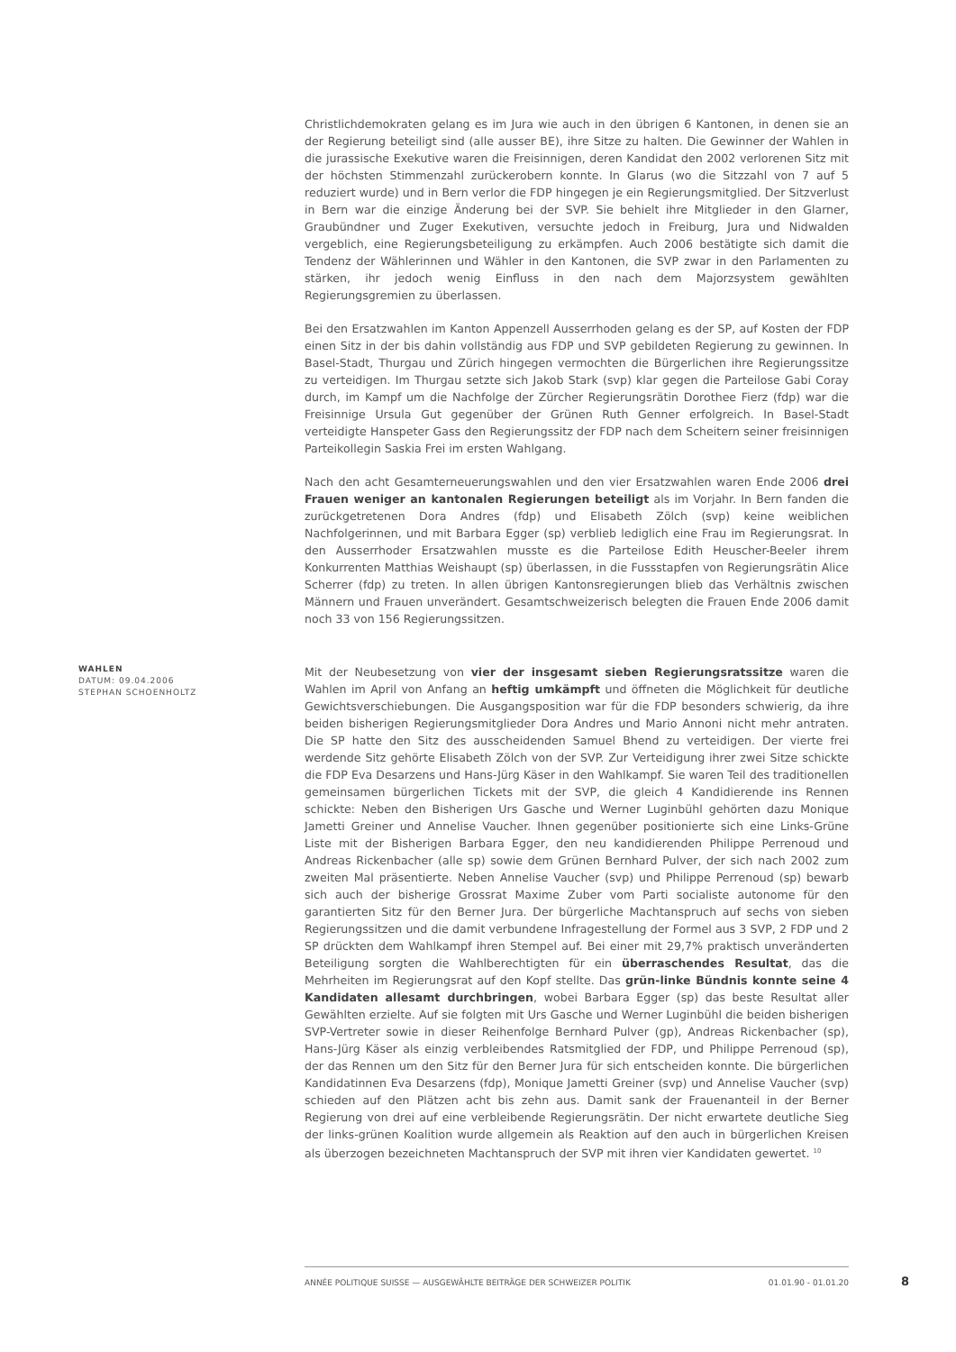Christlichdemokraten gelang es im Jura wie auch in den übrigen 6 Kantonen, in denen sie an der Regierung beteiligt sind (alle ausser BE), ihre Sitze zu halten. Die Gewinner der Wahlen in die jurassische Exekutive waren die Freisinnigen, deren Kandidat den 2002 verlorenen Sitz mit der höchsten Stimmenzahl zurückerobern konnte. In Glarus (wo die Sitzzahl von 7 auf 5 reduziert wurde) und in Bern verlor die FDP hingegen je ein Regierungsmitglied. Der Sitzverlust in Bern war die einzige Änderung bei der SVP. Sie behielt ihre Mitglieder in den Glarner, Graubündner und Zuger Exekutiven, versuchte jedoch in Freiburg, Jura und Nidwalden vergeblich, eine Regierungsbeteiligung zu erkämpfen. Auch 2006 bestätigte sich damit die Tendenz der Wählerinnen und Wähler in den Kantonen, die SVP zwar in den Parlamenten zu stärken, ihr jedoch wenig Einfluss in den nach dem Majorzsystem gewählten Regierungsgremien zu überlassen.
Bei den Ersatzwahlen im Kanton Appenzell Ausserrhoden gelang es der SP, auf Kosten der FDP einen Sitz in der bis dahin vollständig aus FDP und SVP gebildeten Regierung zu gewinnen. In Basel-Stadt, Thurgau und Zürich hingegen vermochten die Bürgerlichen ihre Regierungssitze zu verteidigen. Im Thurgau setzte sich Jakob Stark (svp) klar gegen die Parteilose Gabi Coray durch, im Kampf um die Nachfolge der Zürcher Regierungsrätin Dorothee Fierz (fdp) war die Freisinnige Ursula Gut gegenüber der Grünen Ruth Genner erfolgreich. In Basel-Stadt verteidigte Hanspeter Gass den Regierungssitz der FDP nach dem Scheitern seiner freisinnigen Parteikollegin Saskia Frei im ersten Wahlgang.
Nach den acht Gesamterneuerungswahlen und den vier Ersatzwahlen waren Ende 2006 drei Frauen weniger an kantonalen Regierungen beteiligt als im Vorjahr. In Bern fanden die zurückgetretenen Dora Andres (fdp) und Elisabeth Zölch (svp) keine weiblichen Nachfolgerinnen, und mit Barbara Egger (sp) verblieb lediglich eine Frau im Regierungsrat. In den Ausserrhoder Ersatzwahlen musste es die Parteilose Edith Heuscher-Beeler ihrem Konkurrenten Matthias Weishaupt (sp) überlassen, in die Fussstapfen von Regierungsrätin Alice Scherrer (fdp) zu treten. In allen übrigen Kantonsregierungen blieb das Verhältnis zwischen Männern und Frauen unverändert. Gesamtschweizerisch belegten die Frauen Ende 2006 damit noch 33 von 156 Regierungssitzen.
WAHLEN
DATUM: 09.04.2006
STEPHAN SCHOENHOLTZ
Mit der Neubesetzung von vier der insgesamt sieben Regierungsratssitze waren die Wahlen im April von Anfang an heftig umkämpft und öffneten die Möglichkeit für deutliche Gewichtsverschiebungen. Die Ausgangsposition war für die FDP besonders schwierig, da ihre beiden bisherigen Regierungsmitglieder Dora Andres und Mario Annoni nicht mehr antraten. Die SP hatte den Sitz des ausscheidenden Samuel Bhend zu verteidigen. Der vierte frei werdende Sitz gehörte Elisabeth Zölch von der SVP. Zur Verteidigung ihrer zwei Sitze schickte die FDP Eva Desarzens und Hans-Jürg Käser in den Wahlkampf. Sie waren Teil des traditionellen gemeinsamen bürgerlichen Tickets mit der SVP, die gleich 4 Kandidierende ins Rennen schickte: Neben den Bisherigen Urs Gasche und Werner Luginbühl gehörten dazu Monique Jametti Greiner und Annelise Vaucher. Ihnen gegenüber positionierte sich eine Links-Grüne Liste mit der Bisherigen Barbara Egger, den neu kandidierenden Philippe Perrenoud und Andreas Rickenbacher (alle sp) sowie dem Grünen Bernhard Pulver, der sich nach 2002 zum zweiten Mal präsentierte. Neben Annelise Vaucher (svp) und Philippe Perrenoud (sp) bewarb sich auch der bisherige Grossrat Maxime Zuber vom Parti socialiste autonome für den garantierten Sitz für den Berner Jura. Der bürgerliche Machtanspruch auf sechs von sieben Regierungssitzen und die damit verbundene Infragestellung der Formel aus 3 SVP, 2 FDP und 2 SP drückten dem Wahlkampf ihren Stempel auf. Bei einer mit 29,7% praktisch unveränderten Beteiligung sorgten die Wahlberechtigten für ein überraschendes Resultat, das die Mehrheiten im Regierungsrat auf den Kopf stellte. Das grün-linke Bündnis konnte seine 4 Kandidaten allesamt durchbringen, wobei Barbara Egger (sp) das beste Resultat aller Gewählten erzielte. Auf sie folgten mit Urs Gasche und Werner Luginbühl die beiden bisherigen SVP-Vertreter sowie in dieser Reihenfolge Bernhard Pulver (gp), Andreas Rickenbacher (sp), Hans-Jürg Käser als einzig verbleibendes Ratsmitglied der FDP, und Philippe Perrenoud (sp), der das Rennen um den Sitz für den Berner Jura für sich entscheiden konnte. Die bürgerlichen Kandidatinnen Eva Desarzens (fdp), Monique Jametti Greiner (svp) und Annelise Vaucher (svp) schieden auf den Plätzen acht bis zehn aus. Damit sank der Frauenanteil in der Berner Regierung von drei auf eine verbleibende Regierungsrätin. Der nicht erwartete deutliche Sieg der links-grünen Koalition wurde allgemein als Reaktion auf den auch in bürgerlichen Kreisen als überzogen bezeichneten Machtanspruch der SVP mit ihren vier Kandidaten gewertet. <sup>10</sup>
ANNÉE POLITIQUE SUISSE — AUSGEWÄHLTE BEITRÄGE DER SCHWEIZER POLITIK 01.01.90 - 01.01.20
8